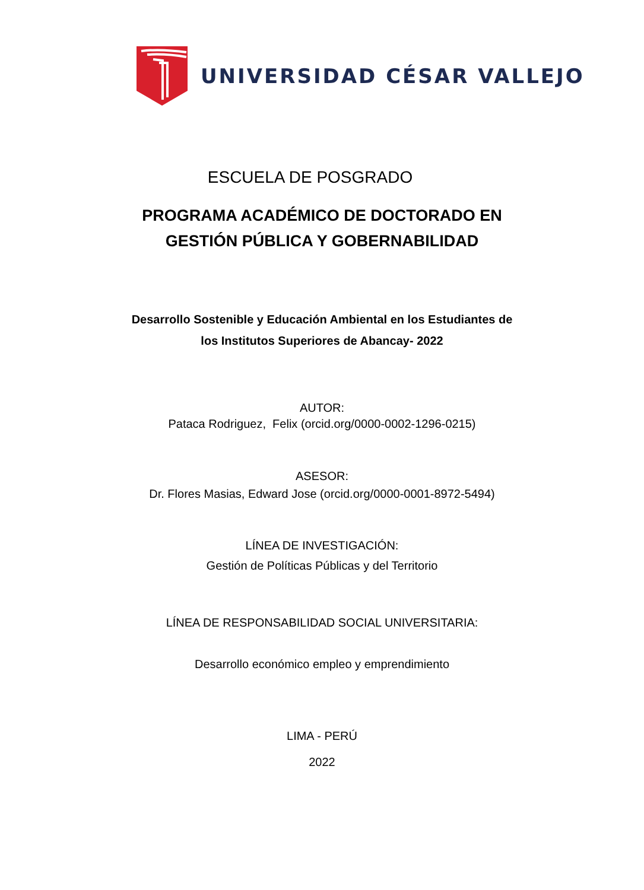UNIVERSIDAD CÉSAR VALLEJO
ESCUELA DE POSGRADO
PROGRAMA ACADÉMICO DE DOCTORADO EN
GESTIÓN PÚBLICA Y GOBERNABILIDAD
Desarrollo Sostenible y Educación Ambiental en los Estudiantes de
los Institutos Superiores de Abancay- 2022
AUTOR:
Pataca Rodriguez, Felix (orcid.org/0000-0002-1296-0215)
ASESOR:
Dr. Flores Masias, Edward Jose (orcid.org/0000-0001-8972-5494)
LÍNEA DE INVESTIGACIÓN:
Gestión de Políticas Públicas y del Territorio
LÍNEA DE RESPONSABILIDAD SOCIAL UNIVERSITARIA:
Desarrollo económico empleo y emprendimiento
LIMA - PERÚ
2022